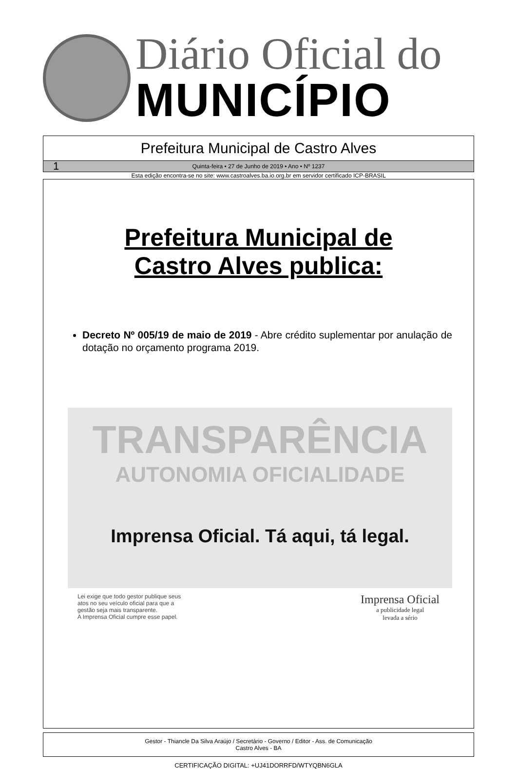Diário Oficial do
MUNICÍPIO
Prefeitura Municipal de Castro Alves
1 Quinta-feira • 27 de Junho de 2019 • Ano • Nº 1237
Esta edição encontra-se no site: www.castroalves.ba.io.org.br em servidor certificado ICP-BRASIL
Prefeitura Municipal de
Castro Alves publica:
Decreto Nº 005/19 de maio de 2019 - Abre crédito suplementar por anulação de dotação no orçamento programa 2019.
TRANSPARÊNCIA
AUTONOMIA OFICIALIDADE
Imprensa Oficial. Tá aqui, tá legal.
Lei exige que todo gestor publique seus
atos no seu veículo oficial para que a
gestão seja mais transparente.
A Imprensa Oficial cumpre esse papel.
Imprensa Oficial
a publicidade legal
levada a sério
Gestor - Thiancle Da Silva Araújo / Secretário - Governo / Editor - Ass. de Comunicação
Castro Alves - BA
CERTIFICAÇÃO DIGITAL: +UJ41DORRFD/WTYQBN6GLA